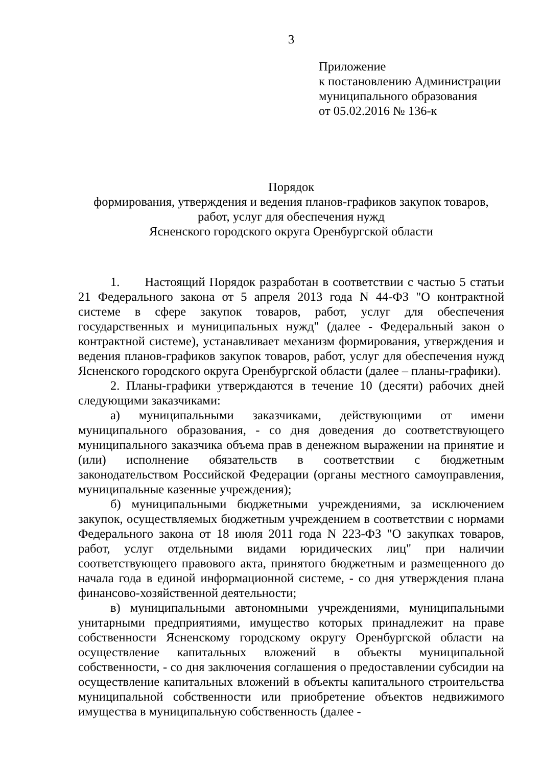3
Приложение
к постановлению Администрации
муниципального образования
от 05.02.2016 № 136-к
Порядок
формирования, утверждения и ведения планов-графиков закупок товаров,
работ, услуг для обеспечения нужд
Ясненского городского округа Оренбургской области
1. Настоящий Порядок разработан в соответствии с частью 5 статьи 21 Федерального закона от 5 апреля 2013 года N 44-ФЗ "О контрактной системе в сфере закупок товаров, работ, услуг для обеспечения государственных и муниципальных нужд" (далее - Федеральный закон о контрактной системе), устанавливает механизм формирования, утверждения и ведения планов-графиков закупок товаров, работ, услуг для обеспечения нужд Ясненского городского округа Оренбургской области (далее – планы-графики).
2. Планы-графики утверждаются в течение 10 (десяти) рабочих дней следующими заказчиками:
а) муниципальными заказчиками, действующими от имени муниципального образования, - со дня доведения до соответствующего муниципального заказчика объема прав в денежном выражении на принятие и (или) исполнение обязательств в соответствии с бюджетным законодательством Российской Федерации (органы местного самоуправления, муниципальные казенные учреждения);
б) муниципальными бюджетными учреждениями, за исключением закупок, осуществляемых бюджетным учреждением в соответствии с нормами Федерального закона от 18 июля 2011 года N 223-ФЗ "О закупках товаров, работ, услуг отдельными видами юридических лиц" при наличии соответствующего правового акта, принятого бюджетным и размещенного до начала года в единой информационной системе, - со дня утверждения плана финансово-хозяйственной деятельности;
в) муниципальными автономными учреждениями, муниципальными унитарными предприятиями, имущество которых принадлежит на праве собственности Ясненскому городскому округу Оренбургской области на осуществление капитальных вложений в объекты муниципальной собственности, - со дня заключения соглашения о предоставлении субсидии на осуществление капитальных вложений в объекты капитального строительства муниципальной собственности или приобретение объектов недвижимого имущества в муниципальную собственность (далее -